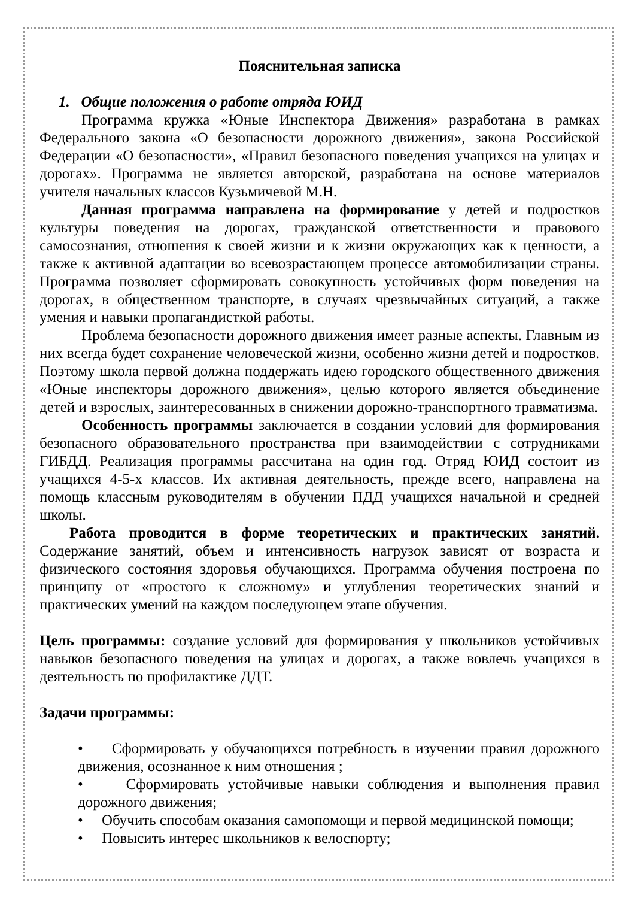Пояснительная записка
1. Общие положения о работе отряда ЮИД
Программа кружка «Юные Инспектора Движения» разработана в рамках Федерального закона «О безопасности дорожного движения», закона Российской Федерации «О безопасности», «Правил безопасного поведения учащихся на улицах и дорогах». Программа не является авторской, разработана на основе материалов учителя начальных классов Кузьмичевой М.Н.
Данная программа направлена на формирование у детей и подростков культуры поведения на дорогах, гражданской ответственности и правового самосознания, отношения к своей жизни и к жизни окружающих как к ценности, а также к активной адаптации во всевозрастающем процессе автомобилизации страны. Программа позволяет сформировать совокупность устойчивых форм поведения на дорогах, в общественном транспорте, в случаях чрезвычайных ситуаций, а также умения и навыки пропагандисткой работы.
Проблема безопасности дорожного движения имеет разные аспекты. Главным из них всегда будет сохранение человеческой жизни, особенно жизни детей и подростков. Поэтому школа первой должна поддержать идею городского общественного движения «Юные инспекторы дорожного движения», целью которого является объединение детей и взрослых, заинтересованных в снижении дорожно-транспортного травматизма.
Особенность программы заключается в создании условий для формирования безопасного образовательного пространства при взаимодействии с сотрудниками ГИБДД. Реализация программы рассчитана на один год. Отряд ЮИД состоит из учащихся 4-5-х классов. Их активная деятельность, прежде всего, направлена на помощь классным руководителям в обучении ПДД учащихся начальной и средней школы.
Работа проводится в форме теоретических и практических занятий. Содержание занятий, объем и интенсивность нагрузок зависят от возраста и физического состояния здоровья обучающихся. Программа обучения построена по принципу от «простого к сложному» и углубления теоретических знаний и практических умений на каждом последующем этапе обучения.
Цель программы: создание условий для формирования у школьников устойчивых навыков безопасного поведения на улицах и дорогах, а также вовлечь учащихся в деятельность по профилактике ДДТ.
Задачи программы:
• Сформировать у обучающихся потребность в изучении правил дорожного движения, осознанное к ним отношения ;
• Сформировать устойчивые навыки соблюдения и выполнения правил дорожного движения;
• Обучить способам оказания самопомощи и первой медицинской помощи;
• Повысить интерес школьников к велоспорту;